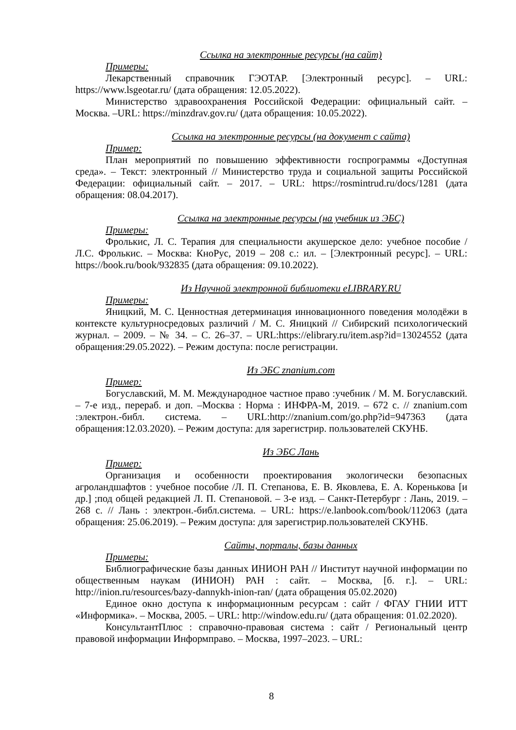Ссылка на электронные ресурсы (на сайт)
Примеры:
Лекарственный справочник ГЭОТАР. [Электронный ресурс]. – URL: https://www.lsgeotar.ru/ (дата обращения: 12.05.2022).
Министерство здравоохранения Российской Федерации: официальный сайт. – Москва. –URL: https://minzdrav.gov.ru/ (дата обращения: 10.05.2022).
Ссылка на электронные ресурсы (на документ с сайта)
Пример:
План мероприятий по повышению эффективности госпрограммы «Доступная среда». – Текст: электронный // Министерство труда и социальной защиты Российской Федерации: официальный сайт. – 2017. – URL: https://rosmintrud.ru/docs/1281 (дата обращения: 08.04.2017).
Ссылка на электронные ресурсы (на учебник из ЭБС)
Примеры:
Фролькис, Л. С. Терапия для специальности акушерское дело: учебное пособие / Л.С. Фролькис. – Москва: КноРус, 2019 – 208 с.: ил. – [Электронный ресурс]. – URL: https://book.ru/book/932835 (дата обращения: 09.10.2022).
Из Научной электронной библиотеки eLIBRARY.RU
Примеры:
Яницкий, М. С. Ценностная детерминация инновационного поведения молодёжи в контексте культурносредовых различий / М. С. Яницкий // Сибирский психологический журнал. – 2009. – № 34. – С. 26–37. – URL:https://elibrary.ru/item.asp?id=13024552 (дата обращения:29.05.2022). – Режим доступа: после регистрации.
Из ЭБС znanium.com
Пример:
Богуславский, М. М. Международное частное право :учебник / М. М. Богуславский. – 7-е изд., перераб. и доп. –Москва : Норма : ИНФРА-М, 2019. – 672 с. // znanium.com :электрон.-библ. система. – URL:http://znanium.com/go.php?id=947363 (дата обращения:12.03.2020). – Режим доступа: для зарегистрир. пользователей СКУНБ.
Из ЭБС Лань
Пример:
Организация и особенности проектирования экологически безопасных агроландшафтов : учебное пособие /Л. П. Степанова, Е. В. Яковлева, Е. А. Коренькова [и др.] ;под общей редакцией Л. П. Степановой. – 3-е изд. – Санкт-Петербург : Лань, 2019. – 268 с. // Лань : электрон.-библ.система. – URL: https://e.lanbook.com/book/112063 (дата обращения: 25.06.2019). – Режим доступа: для зарегистрир.пользователей СКУНБ.
Сайты, порталы, базы данных
Примеры:
Библиографические базы данных ИНИОН РАН // Институт научной информации по общественным наукам (ИНИОН) РАН : сайт. – Москва, [б. г.]. – URL: http://inion.ru/resources/bazy-dannykh-inion-ran/ (дата обращения 05.02.2020)
Единое окно доступа к информационным ресурсам : сайт / ФГАУ ГНИИ ИТТ «Информика». – Москва, 2005. – URL: http://window.edu.ru/ (дата обращения: 01.02.2020).
КонсультантПлюс : справочно-правовая система : сайт / Региональный центр правовой информации Информправо. – Москва, 1997–2023. – URL:
8